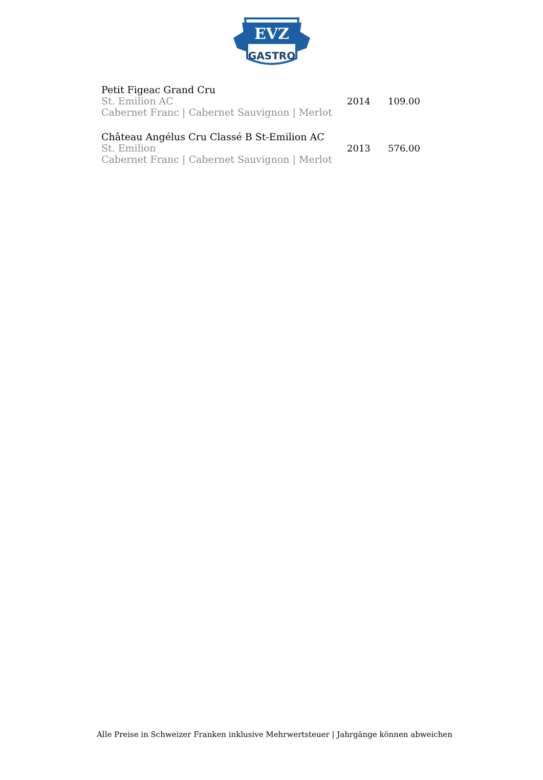EVZ
GASTRO
| Petit Figeac Grand Cru St. Emilion AC Cabernet Franc / Cabernet Sauvignon / Merlot | 2014 | 109.00 |
| Château Angélus Cru Classé B St-Emilion AC St. Emilion Cabernet Franc / Cabernet Sauvignon / Merlot | 2013 | 576.00 |
Alle Preise in Schweizer Franken inklusive Mehrwertsteuer | Jahrgänge können abweichen